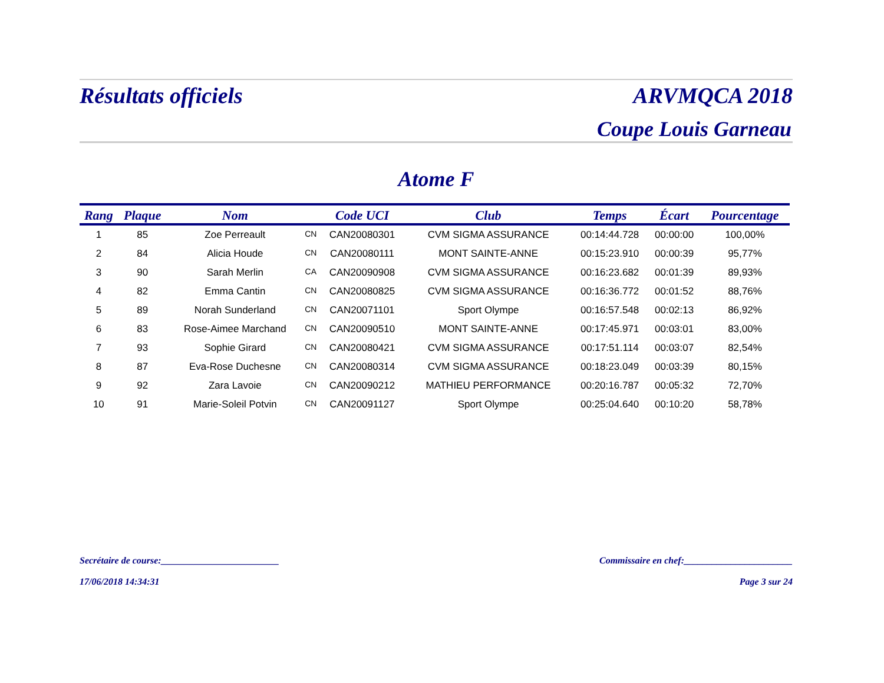Résultats officiels ARVMQCA 2018
Coupe Louis Garneau
Atome F
| Rang | Plaque | Nom | | Code UCI | Club | Temps | Écart | Pourcentage |
| --- | --- | --- | --- | --- | --- | --- | --- | --- |
| 1 | 85 | Zoe Perreault | CN | CAN20080301 | CVM SIGMA ASSURANCE | 00:14:44.728 | 00:00:00 | 100,00% |
| 2 | 84 | Alicia Houde | CN | CAN20080111 | MONT SAINTE-ANNE | 00:15:23.910 | 00:00:39 | 95,77% |
| 3 | 90 | Sarah Merlin | CA | CAN20090908 | CVM SIGMA ASSURANCE | 00:16:23.682 | 00:01:39 | 89,93% |
| 4 | 82 | Emma Cantin | CN | CAN20080825 | CVM SIGMA ASSURANCE | 00:16:36.772 | 00:01:52 | 88,76% |
| 5 | 89 | Norah Sunderland | CN | CAN20071101 | Sport Olympe | 00:16:57.548 | 00:02:13 | 86,92% |
| 6 | 83 | Rose-Aimee Marchand | CN | CAN20090510 | MONT SAINTE-ANNE | 00:17:45.971 | 00:03:01 | 83,00% |
| 7 | 93 | Sophie Girard | CN | CAN20080421 | CVM SIGMA ASSURANCE | 00:17:51.114 | 00:03:07 | 82,54% |
| 8 | 87 | Eva-Rose Duchesne | CN | CAN20080314 | CVM SIGMA ASSURANCE | 00:18:23.049 | 00:03:39 | 80,15% |
| 9 | 92 | Zara Lavoie | CN | CAN20090212 | MATHIEU PERFORMANCE | 00:20:16.787 | 00:05:32 | 72,70% |
| 10 | 91 | Marie-Soleil Potvin | CN | CAN20091127 | Sport Olympe | 00:25:04.640 | 00:10:20 | 58,78% |
Secrétaire de course:_________________________ Commissaire en chef:_______________________
17/06/2018 14:34:31 Page 3 sur 24